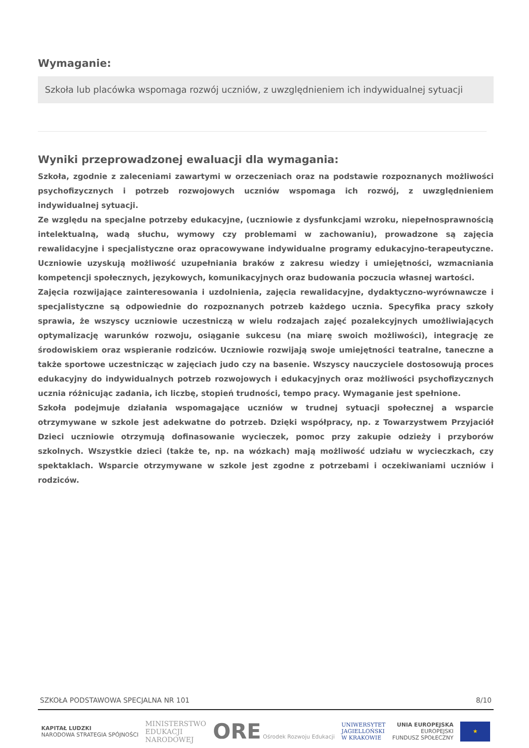Wymaganie:
Szkoła lub placówka wspomaga rozwój uczniów, z uwzględnieniem ich indywidualnej sytuacji
Wyniki przeprowadzonej ewaluacji dla wymagania:
Szkoła, zgodnie z zaleceniami zawartymi w orzeczeniach oraz na podstawie rozpoznanych możliwości psychofizycznych i potrzeb rozwojowych uczniów wspomaga ich rozwój, z uwzględnieniem indywidualnej sytuacji.
Ze względu na specjalne potrzeby edukacyjne, (uczniowie z dysfunkcjami wzroku, niepełnosprawnością intelektualną, wadą słuchu, wymowy czy problemami w zachowaniu), prowadzone są zajęcia rewalidacyjne i specjalistyczne oraz opracowywane indywidualne programy edukacyjno-terapeutyczne. Uczniowie uzyskują możliwość uzupełniania braków z zakresu wiedzy i umiejętności, wzmacniania kompetencji społecznych, językowych, komunikacyjnych oraz budowania poczucia własnej wartości.
Zajęcia rozwijające zainteresowania i uzdolnienia, zajęcia rewalidacyjne, dydaktyczno-wyrównawcze i specjalistyczne są odpowiednie do rozpoznanych potrzeb każdego ucznia. Specyfika pracy szkoły sprawia, że wszyscy uczniowie uczestniczą w wielu rodzajach zajęć pozalekcyjnych umożliwiających optymalizację warunków rozwoju, osiąganie sukcesu (na miarę swoich możliwości), integrację ze środowiskiem oraz wspieranie rodziców. Uczniowie rozwijają swoje umiejętności teatralne, taneczne a także sportowe uczestnicząc w zajęciach judo czy na basenie. Wszyscy nauczyciele dostosowują proces edukacyjny do indywidualnych potrzeb rozwojowych i edukacyjnych oraz możliwości psychofizycznych ucznia różnicując zadania, ich liczbę, stopień trudności, tempo pracy. Wymaganie jest spełnione.
Szkoła podejmuje działania wspomagające uczniów w trudnej sytuacji społecznej a wsparcie otrzymywane w szkole jest adekwatne do potrzeb. Dzięki współpracy, np. z Towarzystwem Przyjaciół Dzieci uczniowie otrzymują dofinasowanie wycieczek, pomoc przy zakupie odzieży i przyborów szkolnych. Wszystkie dzieci (także te, np. na wózkach) mają możliwość udziału w wycieczkach, czy spektaklach. Wsparcie otrzymywane w szkole jest zgodne z potrzebami i oczekiwaniami uczniów i rodziców.
SZKOŁA PODSTAWOWA SPECJALNA NR 101 8/10
KAPITAŁ LUDZKI
NARODOWA STRATEGIA SPÓJNOŚCI
MINISTERSTWO
EDUKACJI
NARODOWEJ
ORE Ośrodek Rozwoju Edukacji
UNIWERSYTET
JAGIELLOŃSKI
W KRAKOWIE
UNIA EUROPEJSKA
EUROPEJSKI
FUNDUSZ SPOŁECZNY
★